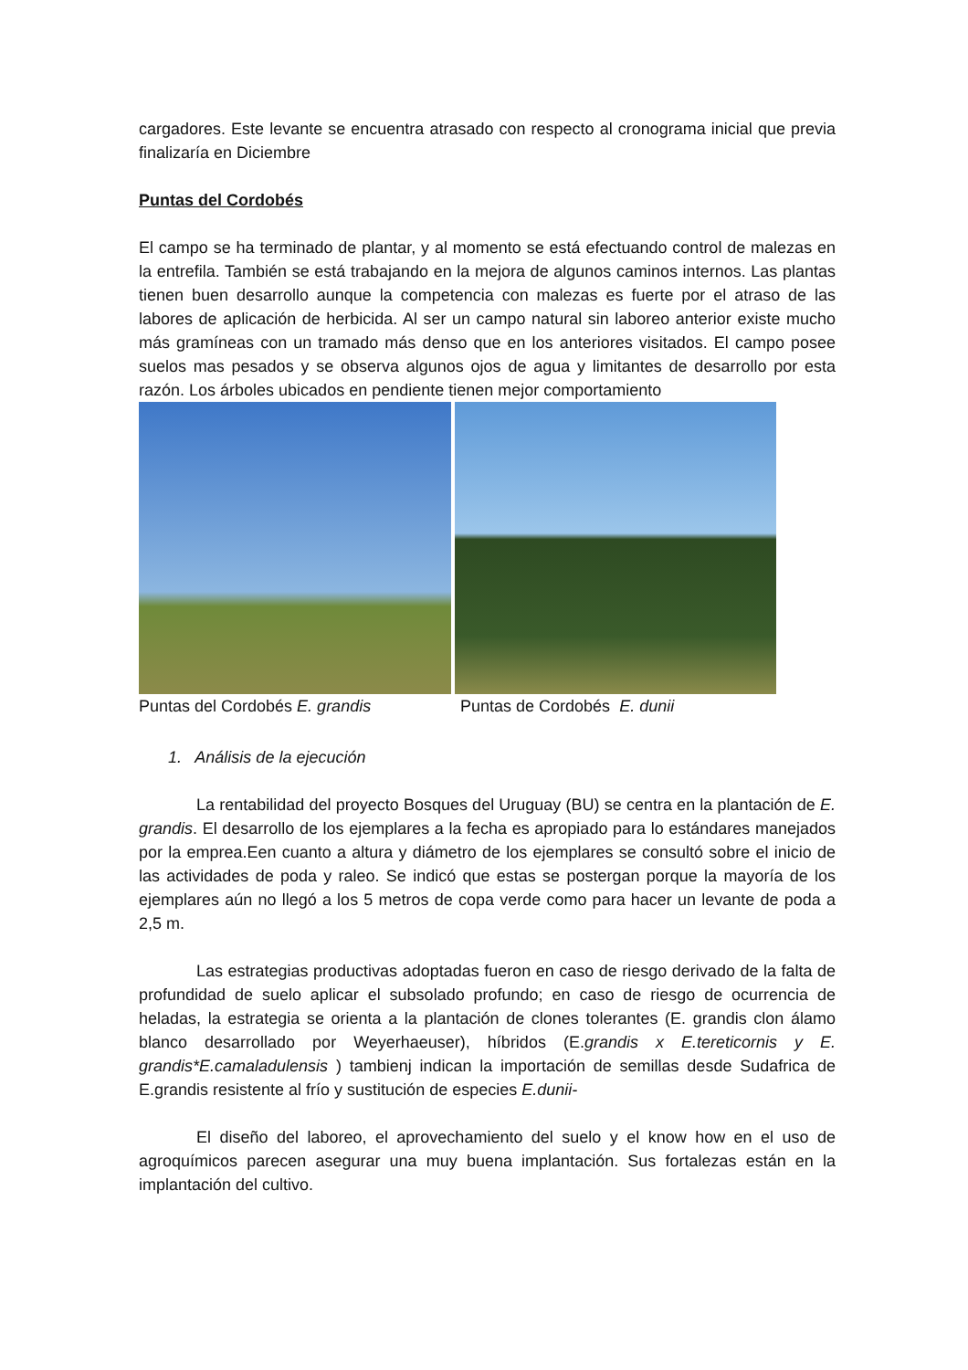cargadores. Este levante se encuentra atrasado con respecto al cronograma inicial que previa finalizaría en Diciembre
Puntas del Cordobés
El campo se ha terminado de plantar, y al momento se está efectuando control de malezas en la entrefila. También se está trabajando en la mejora de algunos caminos internos. Las plantas tienen buen desarrollo aunque la competencia con malezas es fuerte por el atraso de las labores de aplicación de herbicida. Al ser un campo natural sin laboreo anterior existe mucho más gramíneas con un tramado más denso que en los anteriores visitados. El campo posee suelos mas pesados y se observa algunos ojos de agua y limitantes de desarrollo por esta razón. Los árboles ubicados en pendiente tienen mejor comportamiento
Puntas del Cordobés E. grandis Puntas de Cordobés E. dunii
1. Análisis de la ejecución
La rentabilidad del proyecto Bosques del Uruguay (BU) se centra en la plantación de E. grandis. El desarrollo de los ejemplares a la fecha es apropiado para lo estándares manejados por la emprea.Een cuanto a altura y diámetro de los ejemplares se consultó sobre el inicio de las actividades de poda y raleo. Se indicó que estas se postergan porque la mayoría de los ejemplares aún no llegó a los 5 metros de copa verde como para hacer un levante de poda a 2,5 m.
Las estrategias productivas adoptadas fueron en caso de riesgo derivado de la falta de profundidad de suelo aplicar el subsolado profundo; en caso de riesgo de ocurrencia de heladas, la estrategia se orienta a la plantación de clones tolerantes (E. grandis clon álamo blanco desarrollado por Weyerhaeuser), híbridos (E.grandis x E.tereticornis y E. grandis*E.camaladulensis ) tambienj indican la importación de semillas desde Sudafrica de E.grandis resistente al frío y sustitución de especies E.dunii-
El diseño del laboreo, el aprovechamiento del suelo y el know how en el uso de agroquímicos parecen asegurar una muy buena implantación. Sus fortalezas están en la implantación del cultivo.